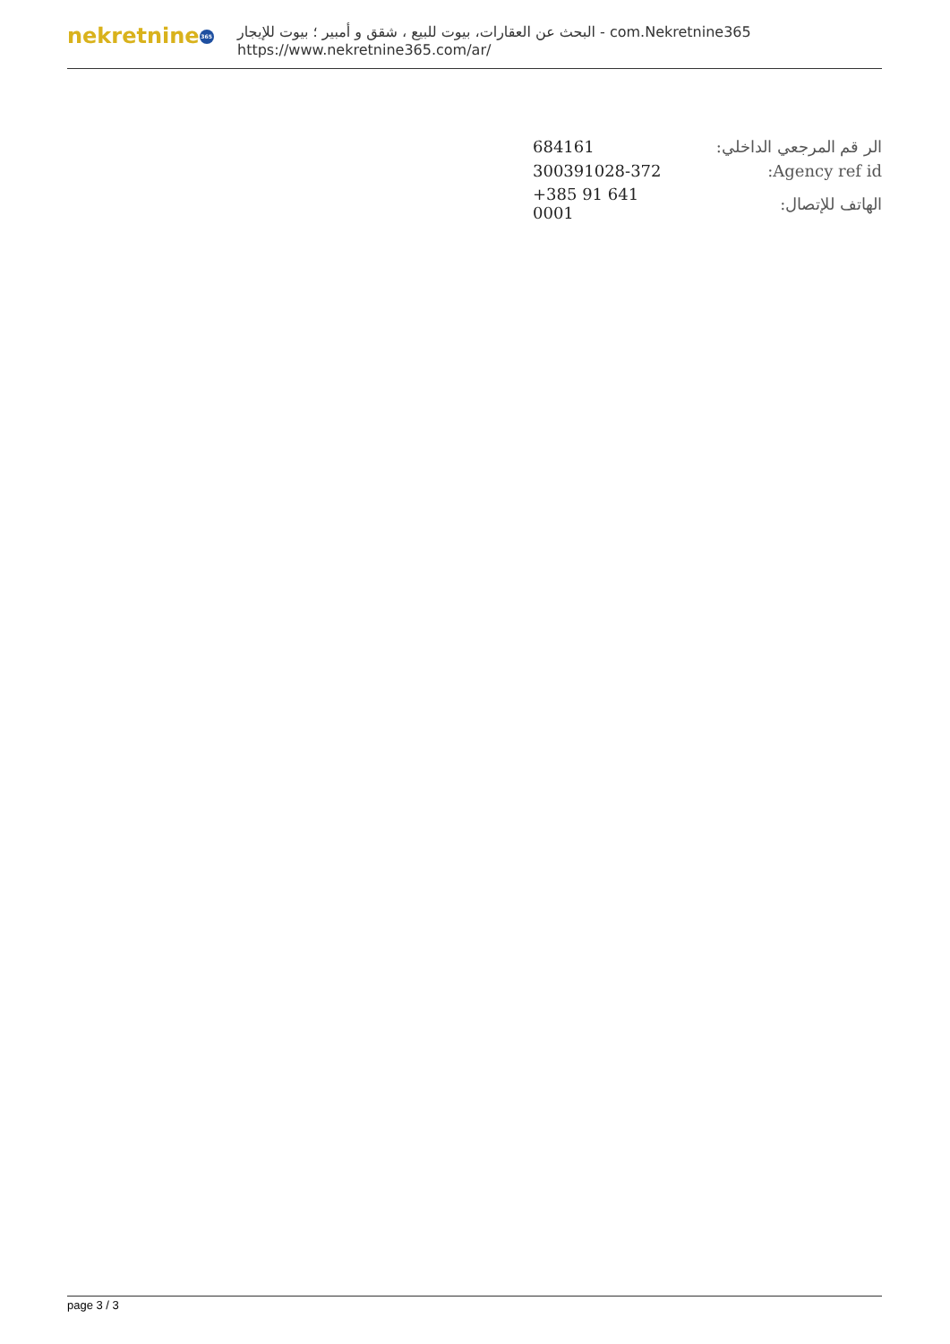nekretnine 365
البحث عن العقارات، بيوت للبيع ، شقق و أمبير ؛ بيوت للإيجار - com.Nekretnine365
https://www.nekretnine365.com/ar/
| الر قم المرجعي الداخلي: | 684161 |
| Agency ref id: | 300391028-372 |
| الهاتف للإتصال: | +385 91 641 0001 |
page 3 / 3